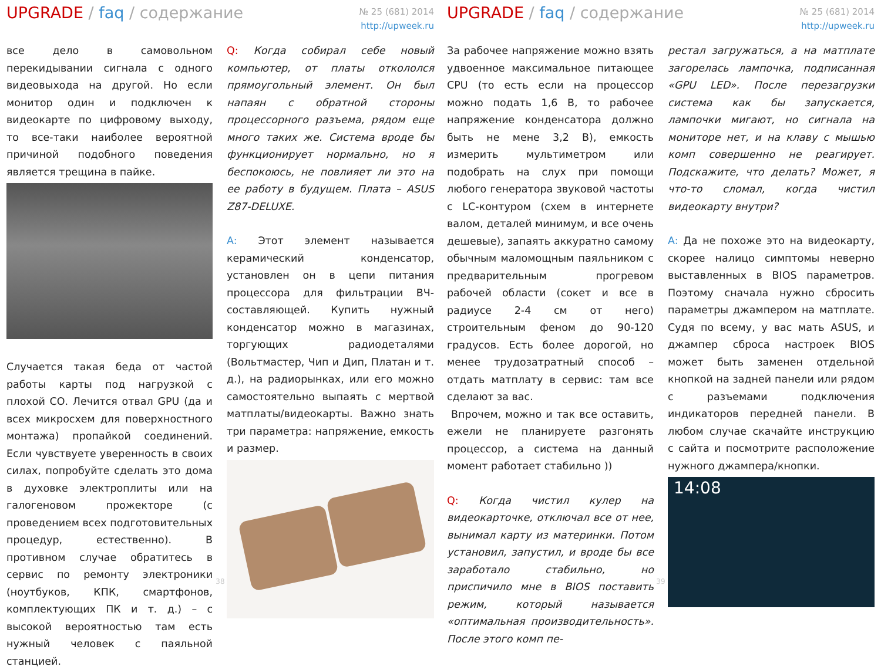UPGRADE / faq / содержание
№ 25 (681) 2014
http://upweek.ru
все дело в самовольном перекидывании сигнала с одного видеовыхода на другой. Но если монитор один и подключен к видеокарте по цифровому выходу, то все-таки наиболее вероятной причиной подобного поведения является трещина в пайке.
Случается такая беда от частой работы карты под нагрузкой с плохой СО. Лечится отвал GPU (да и всех микросхем для поверхностного монтажа) пропайкой соединений. Если чувствуете уверенность в своих силах, попробуйте сделать это дома в духовке электроплиты или на галогеновом прожекторе (с проведением всех подготовительных процедур, естественно). В противном случае обратитесь в сервис по ремонту электроники (ноутбуков, КПК, смартфонов, комплектующих ПК и т. д.) – с высокой вероятностью там есть нужный человек с паяльной станцией.
Q: Когда собирал себе новый компьютер, от платы откололся прямоугольный элемент. Он был напаян с обратной стороны процессорного разъема, рядом еще много таких же. Система вроде бы функционирует нормально, но я беспокоюсь, не повлияет ли это на ее работу в будущем. Плата – ASUS Z87-DELUXE.
A: Этот элемент называется керамический конденсатор, установлен он в цепи питания процессора для фильтрации ВЧ-составляющей. Купить нужный конденсатор можно в магазинах, торгующих радиодеталями (Вольтмастер, Чип и Дип, Платан и т. д.), на радиорынках, или его можно самостоятельно выпаять с мертвой матплаты/видеокарты. Важно знать три параметра: напряжение, емкость и размер.
38
UPGRADE / faq / содержание
№ 25 (681) 2014
http://upweek.ru
За рабочее напряжение можно взять удвоенное максимальное питающее CPU (то есть если на процессор можно подать 1,6 В, то рабочее напряжение конденсатора должно быть не мене 3,2 В), емкость измерить мультиметром или подобрать на слух при помощи любого генератора звуковой частоты с LC-контуром (схем в интернете валом, деталей минимум, и все очень дешевые), запаять аккуратно самому обычным маломощным паяльником с предварительным прогревом рабочей области (сокет и все в радиусе 2-4 см от него) строительным феном до 90-120 градусов. Есть более дорогой, но менее трудозатратный способ – отдать матплату в сервис: там все сделают за вас.
Впрочем, можно и так все оставить, ежели не планируете разгонять процессор, а система на данный момент работает стабильно ))
Q: Когда чистил кулер на видеокарточке, отключал все от нее, вынимал карту из материнки. Потом установил, запустил, и вроде бы все заработало стабильно, но приспичило мне в BIOS поставить режим, который называется «оптимальная производительность». После этого комп пе-
рестал загружаться, а на матплате загорелась лампочка, подписанная «GPU LED». После перезагрузки система как бы запускается, лампочки мигают, но сигнала на мониторе нет, и на клаву с мышью комп совершенно не реагирует. Подскажите, что делать? Может, я что-то сломал, когда чистил видеокарту внутри?
A: Да не похоже это на видеокарту, скорее налицо симптомы неверно выставленных в BIOS параметров. Поэтому сначала нужно сбросить параметры джампером на матплате. Судя по всему, у вас мать ASUS, и джампер сброса настроек BIOS может быть заменен отдельной кнопкой на задней панели или рядом с разъемами подключения индикаторов передней панели. В любом случае скачайте инструкцию с сайта и посмотрите расположение нужного джампера/кнопки.
14:08
39